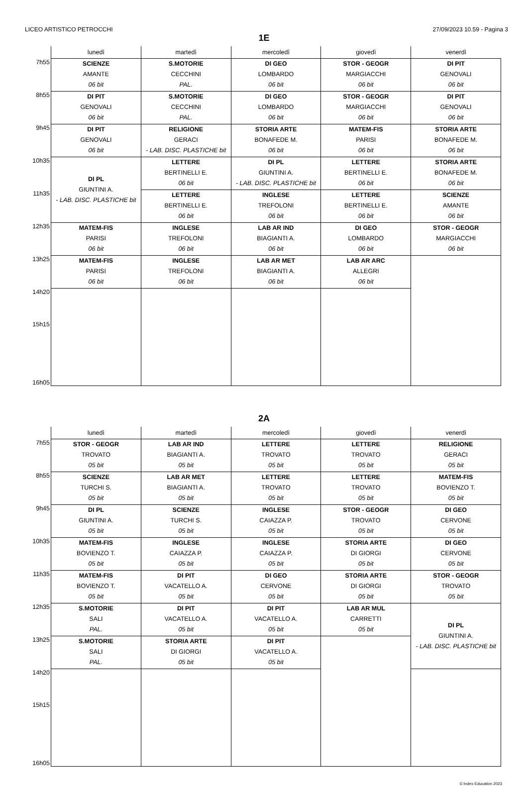LICEO ARTISTICO PETROCCHI 27/09/2023 10.59 - Pagina 3
1E
| | lunedì | martedì | mercoledì | giovedì | venerdì |
| --- | --- | --- | --- | --- | --- |
| 7h55 | SCIENZE AMANTE 06 bit | S.MOTORIE CECCHINI PAL. | DI GEO LOMBARDO 06 bit | STOR - GEOGR MARGIACCHI 06 bit | DI PIT GENOVALI 06 bit |
| 8h55 | DI PIT GENOVALI 06 bit | S.MOTORIE CECCHINI PAL. | DI GEO LOMBARDO 06 bit | STOR - GEOGR MARGIACCHI 06 bit | DI PIT GENOVALI 06 bit |
| 9h45 | DI PIT GENOVALI 06 bit | RELIGIONE GERACI - LAB. DISC. PLASTICHE bit | STORIA ARTE BONAFEDE M. 06 bit | MATEM-FIS PARISI 06 bit | STORIA ARTE BONAFEDE M. 06 bit |
| 10h35 | DI PL GIUNTINI A. - LAB. DISC. PLASTICHE bit | LETTERE BERTINELLI E. 06 bit | DI PL GIUNTINI A. - LAB. DISC. PLASTICHE bit | LETTERE BERTINELLI E. 06 bit | STORIA ARTE BONAFEDE M. 06 bit |
| 11h35 | | LETTERE BERTINELLI E. 06 bit | INGLESE TREFOLONI 06 bit | LETTERE BERTINELLI E. 06 bit | SCIENZE AMANTE 06 bit |
| 12h35 | MATEM-FIS PARISI 06 bit | INGLESE TREFOLONI 06 bit | LAB AR IND BIAGIANTI A. 06 bit | DI GEO LOMBARDO 06 bit | STOR - GEOGR MARGIACCHI 06 bit |
| 13h25 | MATEM-FIS PARISI 06 bit | INGLESE TREFOLONI 06 bit | LAB AR MET BIAGIANTI A. 06 bit | LAB AR ARC ALLEGRI 06 bit | |
| 14h20 | | | | | |
| 15h15 | | | | | |
| 16h05 | | | | | |
2A
| | lunedì | martedì | mercoledì | giovedì | venerdì |
| --- | --- | --- | --- | --- | --- |
| 7h55 | STOR - GEOGR TROVATO 05 bit | LAB AR IND BIAGIANTI A. 05 bit | LETTERE TROVATO 05 bit | LETTERE TROVATO 05 bit | RELIGIONE GERACI 05 bit |
| 8h55 | SCIENZE TURCHI S. 05 bit | LAB AR MET BIAGIANTI A. 05 bit | LETTERE TROVATO 05 bit | LETTERE TROVATO 05 bit | MATEM-FIS BOVIENZO T. 05 bit |
| 9h45 | DI PL GIUNTINI A. 05 bit | SCIENZE TURCHI S. 05 bit | INGLESE CAIAZZA P. 05 bit | STOR - GEOGR TROVATO 05 bit | DI GEO CERVONE 05 bit |
| 10h35 | MATEM-FIS BOVIENZO T. 05 bit | INGLESE CAIAZZA P. 05 bit | INGLESE CAIAZZA P. 05 bit | STORIA ARTE DI GIORGI 05 bit | DI GEO CERVONE 05 bit |
| 11h35 | MATEM-FIS BOVIENZO T. 05 bit | DI PIT VACATELLO A. 05 bit | DI GEO CERVONE 05 bit | STORIA ARTE DI GIORGI 05 bit | STOR - GEOGR TROVATO 05 bit |
| 12h35 | S.MOTORIE SALI PAL. | DI PIT VACATELLO A. 05 bit | DI PIT VACATELLO A. 05 bit | LAB AR MUL CARRETTI 05 bit | DI PL GIUNTINI A. - LAB. DISC. PLASTICHE bit |
| 13h25 | S.MOTORIE SALI PAL. | STORIA ARTE DI GIORGI 05 bit | DI PIT VACATELLO A. 05 bit | | |
| 14h20 | | | | | |
| 15h15 | | | | | |
| 16h05 | | | | | |
© Index Education 2023